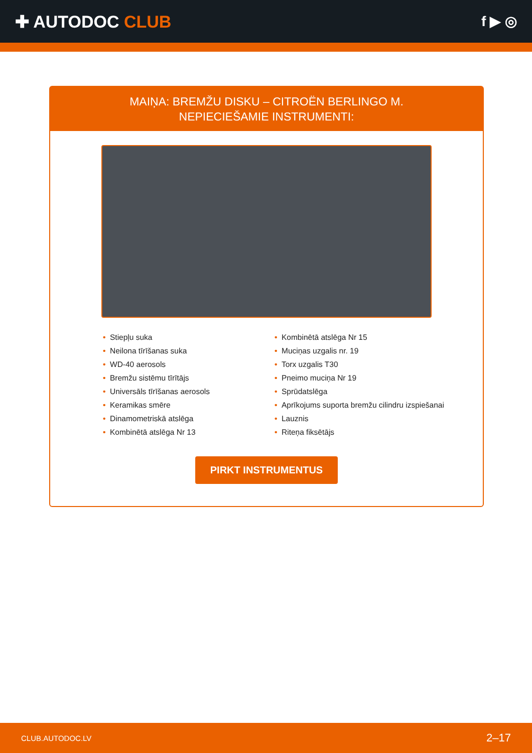✚ AUTODOC CLUB
f ▶ ◎
MAIŅA: BREMŽU DISKU – CITROËN BERLINGO M.
NEPIECIEŠAMIE INSTRUMENTI:
• Stiepļu suka
• Neilona tīrīšanas suka
• WD-40 aerosols
• Bremžu sistēmu tīrītājs
• Universāls tīrīšanas aerosols
• Keramikas smēre
• Dinamometriskā atslēga
• Kombinētā atslēga Nr 13
• Kombinētā atslēga Nr 15
• Muciņas uzgalis nr. 19
• Torx uzgalis T30
• Pneimo muciņa Nr 19
• Sprūdatslēga
• Aprīkojums suporta bremžu cilindru izspiešanai
• Lauznis
• Riteņa fiksētājs
PIRKT INSTRUMENTUS
CLUB.AUTODOC.LV 2–17